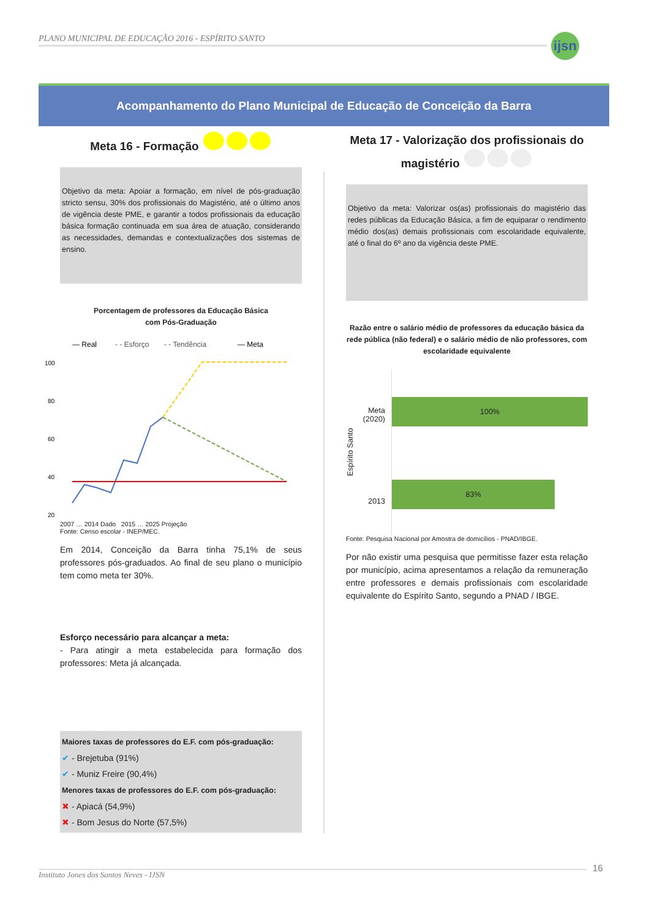PLANO MUNICIPAL DE EDUCAÇÃO 2016 - ESPÍRITO SANTO
ijsn
Acompanhamento do Plano Municipal de Educação de Conceição da Barra
Meta 16 - Formação
Objetivo da meta: Apoiar a formação, em nível de pós-graduação stricto sensu, 30% dos profissionais do Magistério, até o último anos de vigência deste PME, e garantir a todos profissionais da educação básica formação continuada em sua área de atuação, considerando as necessidades, demandas e contextualizações dos sistemas de ensino.
Porcentagem de professores da Educação Básica
com Pós-Graduação
— Real
- - Esforço
- - Tendência
— Meta
100
80
60
40
20
2007 … 2014 Dado 2015 … 2025 Projeção
Fonte: Censo escolar - INEP/MEC.
Em 2014, Conceição da Barra tinha 75,1% de seus professores pós-graduados. Ao final de seu plano o município tem como meta ter 30%.
Esforço necessário para alcançar a meta:
- Para atingir a meta estabelecida para formação dos professores: Meta já alcançada.
Maiores taxas de professores do E.F. com pós-graduação:
✔ - Brejetuba (91%)
✔ - Muniz Freire (90,4%)
Menores taxas de professores do E.F. com pós-graduação:
✖ - Apiacá (54,9%)
✖ - Bom Jesus do Norte (57,5%)
Meta 17 - Valorização dos profissionais do magistério
Objetivo da meta: Valorizar os(as) profissionais do magistério das redes públicas da Educação Básica, a fim de equiparar o rendimento médio dos(as) demais profissionais com escolaridade equivalente, até o final do 6º ano da vigência deste PME.
Razão entre o salário médio de professores da educação básica da rede pública (não federal) e o salário médio de não professores, com escolaridade equivalente
Espírito Santo
Meta (2020)
2013
100%
83%
Fonte: Pesquisa Nacional por Amostra de domicílios - PNAD/IBGE.
Por não existir uma pesquisa que permitisse fazer esta relação por município, acima apresentamos a relação da remuneração entre professores e demais profissionais com escolaridade equivalente do Espírito Santo, segundo a PNAD / IBGE.
Instituto Jones dos Santos Neves - IJSN 16